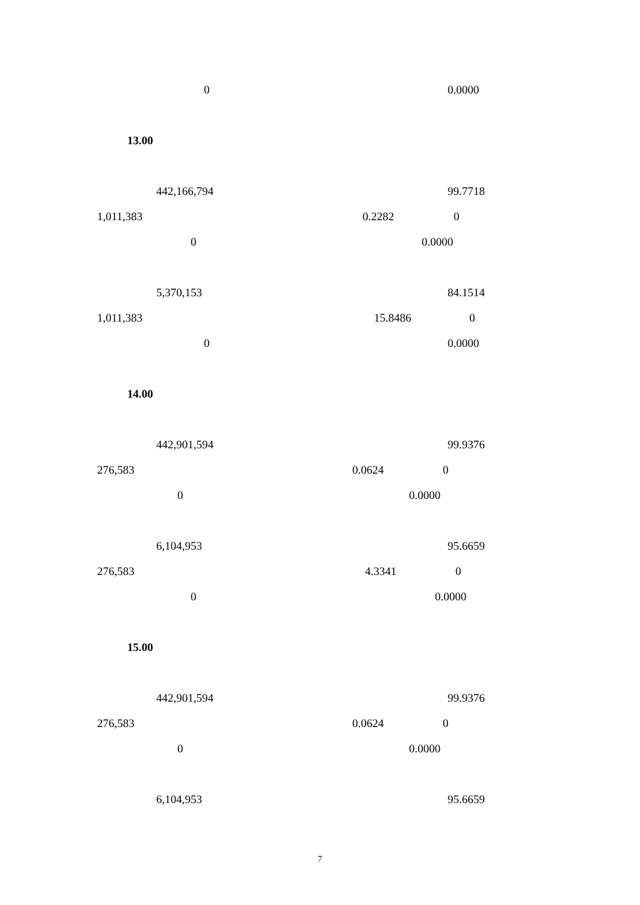0 0.0000
13.00 442,166,794 99.7718
1,011,383 0.2282 0
0 0.0000
5,370,153 84.1514
1,011,383 15.8486 0
0 0.0000
14.00 442,901,594 99.9376
276,583 0.0624 0
0 0.0000
6,104,953 95.6659
276,583 4.3341 0
0 0.0000
15.00 442,901,594 99.9376
276,583 0.0624 0
0 0.0000
6,104,953 95.6659
7